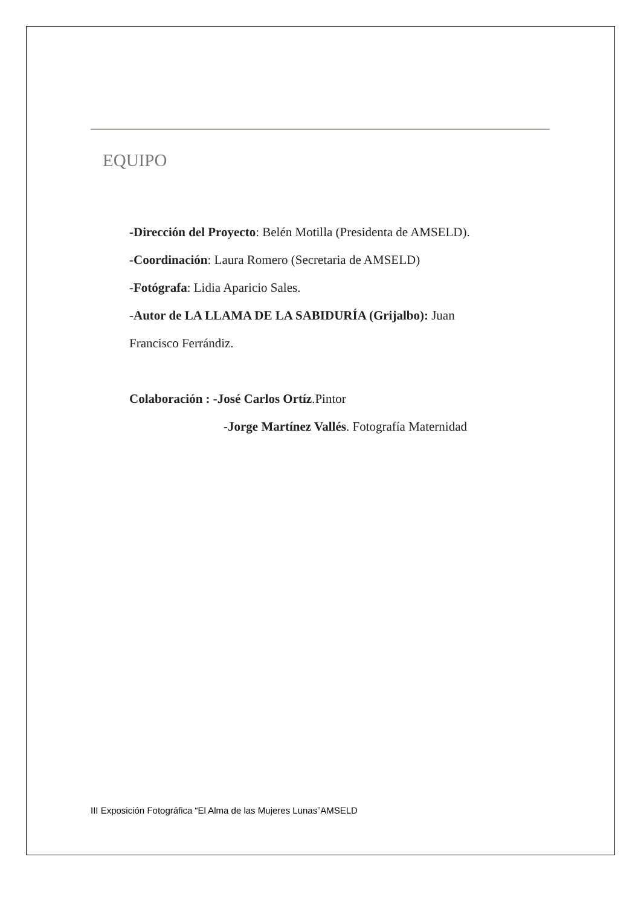EQUIPO
-Dirección del Proyecto: Belén Motilla (Presidenta de AMSELD).
-Coordinación: Laura Romero (Secretaria de AMSELD)
-Fotógrafa: Lidia Aparicio Sales.
-Autor de LA LLAMA DE LA SABIDURÍA (Grijalbo): Juan
Francisco Ferrándiz.
Colaboración : -José Carlos Ortíz.Pintor
-Jorge Martínez Vallés. Fotografía Maternidad
III Exposición Fotográfica “El Alma de las Mujeres Lunas”AMSELD